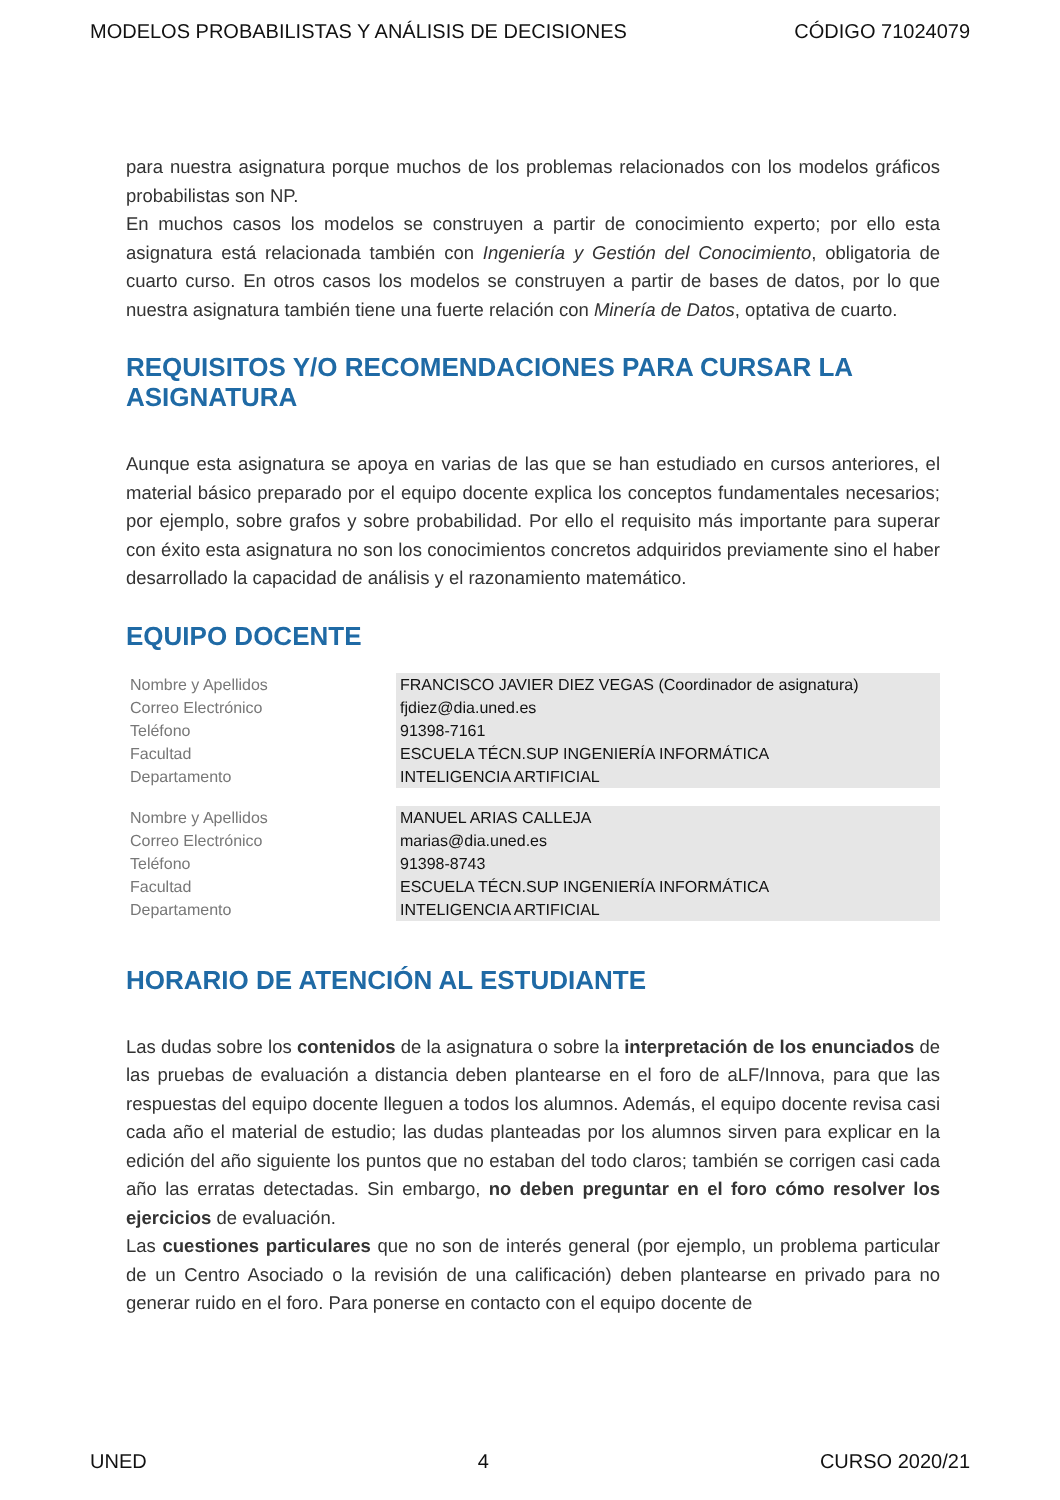MODELOS PROBABILISTAS Y ANÁLISIS DE DECISIONES CÓDIGO 71024079
para nuestra asignatura porque muchos de los problemas relacionados con los modelos gráficos probabilistas son NP.
En muchos casos los modelos se construyen a partir de conocimiento experto; por ello esta asignatura está relacionada también con Ingeniería y Gestión del Conocimiento, obligatoria de cuarto curso. En otros casos los modelos se construyen a partir de bases de datos, por lo que nuestra asignatura también tiene una fuerte relación con Minería de Datos, optativa de cuarto.
REQUISITOS Y/O RECOMENDACIONES PARA CURSAR LA ASIGNATURA
Aunque esta asignatura se apoya en varias de las que se han estudiado en cursos anteriores, el material básico preparado por el equipo docente explica los conceptos fundamentales necesarios; por ejemplo, sobre grafos y sobre probabilidad. Por ello el requisito más importante para superar con éxito esta asignatura no son los conocimientos concretos adquiridos previamente sino el haber desarrollado la capacidad de análisis y el razonamiento matemático.
EQUIPO DOCENTE
| Nombre y Apellidos | FRANCISCO JAVIER DIEZ VEGAS (Coordinador de asignatura) |
| Correo Electrónico | fjdiez@dia.uned.es |
| Teléfono | 91398-7161 |
| Facultad | ESCUELA TÉCN.SUP INGENIERÍA INFORMÁTICA |
| Departamento | INTELIGENCIA ARTIFICIAL |
| Nombre y Apellidos | MANUEL ARIAS CALLEJA |
| Correo Electrónico | marias@dia.uned.es |
| Teléfono | 91398-8743 |
| Facultad | ESCUELA TÉCN.SUP INGENIERÍA INFORMÁTICA |
| Departamento | INTELIGENCIA ARTIFICIAL |
HORARIO DE ATENCIÓN AL ESTUDIANTE
Las dudas sobre los contenidos de la asignatura o sobre la interpretación de los enunciados de las pruebas de evaluación a distancia deben plantearse en el foro de aLF/Innova, para que las respuestas del equipo docente lleguen a todos los alumnos. Además, el equipo docente revisa casi cada año el material de estudio; las dudas planteadas por los alumnos sirven para explicar en la edición del año siguiente los puntos que no estaban del todo claros; también se corrigen casi cada año las erratas detectadas. Sin embargo, no deben preguntar en el foro cómo resolver los ejercicios de evaluación.
Las cuestiones particulares que no son de interés general (por ejemplo, un problema particular de un Centro Asociado o la revisión de una calificación) deben plantearse en privado para no generar ruido en el foro. Para ponerse en contacto con el equipo docente de
UNED 4 CURSO 2020/21